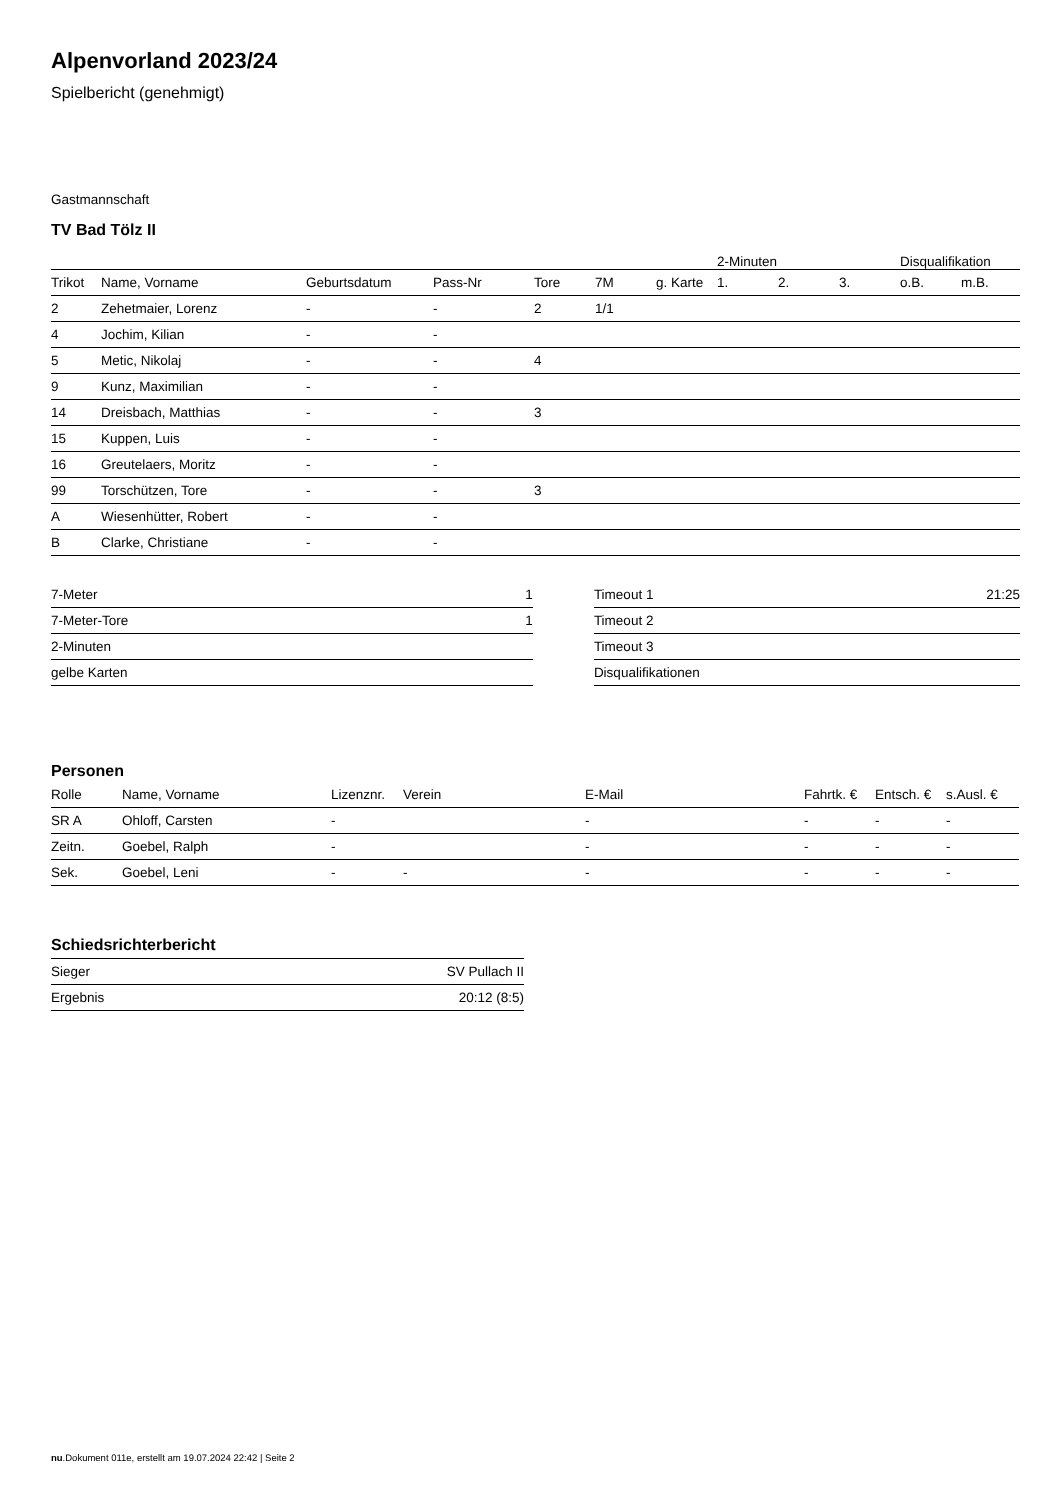Alpenvorland 2023/24
Spielbericht (genehmigt)
Gastmannschaft
TV Bad Tölz II
| | | | | | | | 2-Minuten | | | Disqualifikation | |
| --- | --- | --- | --- | --- | --- | --- | --- | --- | --- | --- | --- |
| Trikot | Name, Vorname | Geburtsdatum | Pass-Nr | Tore | 7M | g. Karte | 1. | 2. | 3. | o.B. | m.B. |
| 2 | Zehetmaier, Lorenz | - | - | 2 | 1/1 | | | | | | |
| 4 | Jochim, Kilian | - | - | | | | | | | | |
| 5 | Metic, Nikolaj | - | - | 4 | | | | | | | |
| 9 | Kunz, Maximilian | - | - | | | | | | | | |
| 14 | Dreisbach, Matthias | - | - | 3 | | | | | | | |
| 15 | Kuppen, Luis | - | - | | | | | | | | |
| 16 | Greutelaers, Moritz | - | - | | | | | | | | |
| 99 | Torschützen, Tore | - | - | 3 | | | | | | | |
| A | Wiesenhütter, Robert | - | - | | | | | | | | |
| B | Clarke, Christiane | - | - | | | | | | | | |
| 7-Meter | 1 |
| 7-Meter-Tore | 1 |
| 2-Minuten | |
| gelbe Karten | |
| Timeout 1 | 21:25 |
| Timeout 2 | |
| Timeout 3 | |
| Disqualifikationen | |
Personen
| Rolle | Name, Vorname | Lizenznr. | Verein | E-Mail | Fahrtk. € | Entsch. € | s.Ausl. € |
| --- | --- | --- | --- | --- | --- | --- | --- |
| SR A | Ohloff, Carsten | - | | - | - | - | - |
| Zeitn. | Goebel, Ralph | - | | - | - | - | - |
| Sek. | Goebel, Leni | - | - | - | - | - | - |
Schiedsrichterbericht
| Sieger | SV Pullach II |
| Ergebnis | 20:12 (8:5) |
nu.Dokument 011e, erstellt am 19.07.2024 22:42 | Seite 2